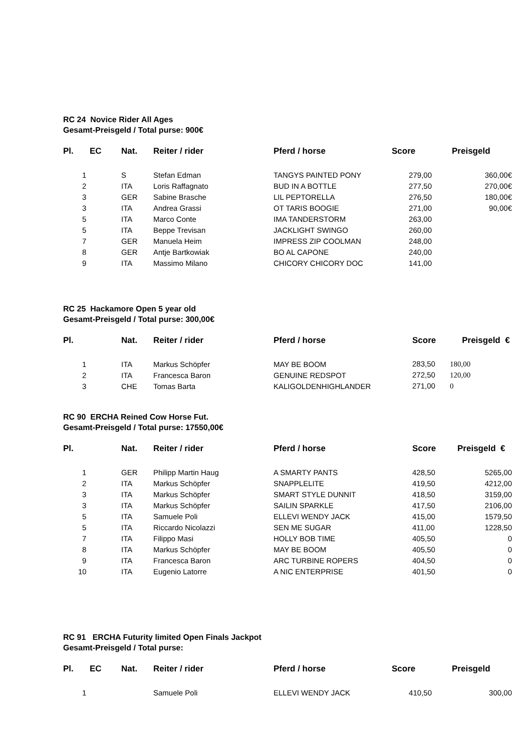RC 24 Novice Rider All Ages
Gesamt-Preisgeld / Total purse: 900€
| Pl. | EC | Nat. | Reiter / rider | Pferd / horse | Score | Preisgeld |
| --- | --- | --- | --- | --- | --- | --- |
| 1 | | S | Stefan Edman | TANGYS PAINTED PONY | 279,00 | 360,00€ |
| 2 | | ITA | Loris Raffagnato | BUD IN A BOTTLE | 277,50 | 270,00€ |
| 3 | | GER | Sabine Brasche | LIL PEPTORELLA | 276,50 | 180,00€ |
| 3 | | ITA | Andrea Grassi | OT TARIS BOOGIE | 271,00 | 90,00€ |
| 5 | | ITA | Marco Conte | IMA TANDERSTORM | 263,00 | |
| 5 | | ITA | Beppe Trevisan | JACKLIGHT SWINGO | 260,00 | |
| 7 | | GER | Manuela Heim | IMPRESS ZIP COOLMAN | 248,00 | |
| 8 | | GER | Antje Bartkowiak | BO AL CAPONE | 240,00 | |
| 9 | | ITA | Massimo Milano | CHICORY CHICORY DOC | 141,00 | |
RC 25 Hackamore Open 5 year old
Gesamt-Preisgeld / Total purse: 300,00€
| Pl. | Nat. | Reiter / rider | Pferd / horse | Score Preisgeld € |
| --- | --- | --- | --- | --- |
| 1 | ITA | Markus Schöpfer | MAY BE BOOM | 283,50 180,00 |
| 2 | ITA | Francesca Baron | GENUINE REDSPOT | 272,50 120,00 |
| 3 | CHE | Tomas Barta | KALIGOLDENHIGHLANDER | 271,00 0 |
RC 90 ERCHA Reined Cow Horse Fut.
Gesamt-Preisgeld / Total purse: 17550,00€
| Pl. | Nat. | Reiter / rider | Pferd / horse | Score | Preisgeld € |
| --- | --- | --- | --- | --- | --- |
| 1 | GER | Philipp Martin Haug | A SMARTY PANTS | 428,50 | 5265,00 |
| 2 | ITA | Markus Schöpfer | SNAPPLELITE | 419,50 | 4212,00 |
| 3 | ITA | Markus Schöpfer | SMART STYLE DUNNIT | 418,50 | 3159,00 |
| 3 | ITA | Markus Schöpfer | SAILIN SPARKLE | 417,50 | 2106,00 |
| 5 | ITA | Samuele Poli | ELLEVI WENDY JACK | 415,00 | 1579,50 |
| 5 | ITA | Riccardo Nicolazzi | SEN ME SUGAR | 411,00 | 1228,50 |
| 7 | ITA | Filippo Masi | HOLLY BOB TIME | 405,50 | 0 |
| 8 | ITA | Markus Schöpfer | MAY BE BOOM | 405,50 | 0 |
| 9 | ITA | Francesca Baron | ARC TURBINE ROPERS | 404,50 | 0 |
| 10 | ITA | Eugenio Latorre | A NIC ENTERPRISE | 401,50 | 0 |
RC 91 ERCHA Futurity limited Open Finals Jackpot
Gesamt-Preisgeld / Total purse:
| Pl. | EC | Nat. | Reiter / rider | Pferd / horse | Score | Preisgeld |
| --- | --- | --- | --- | --- | --- | --- |
| 1 | | | Samuele Poli | ELLEVI WENDY JACK | 410,50 | 300,00 |